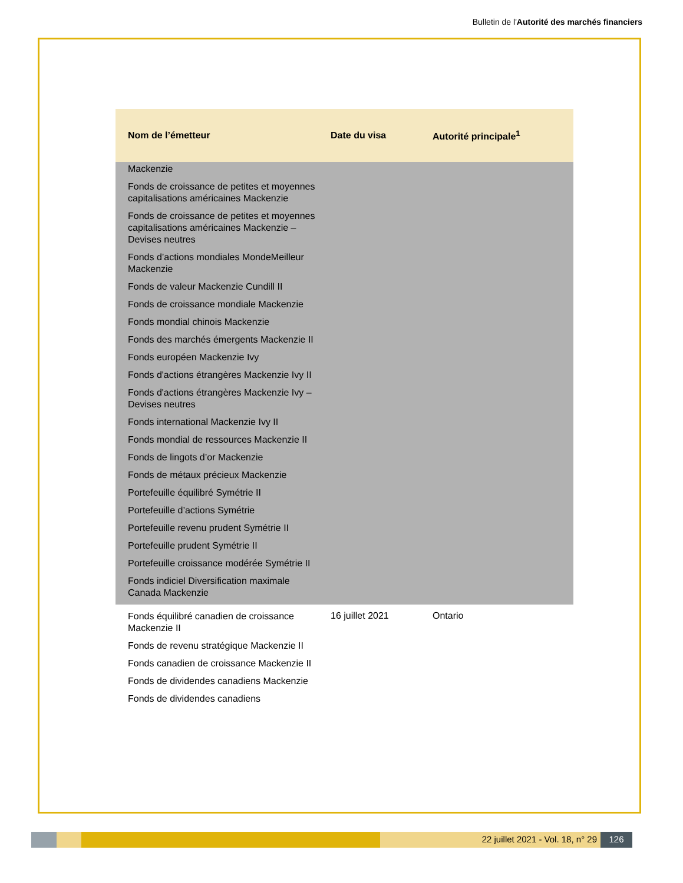Bulletin de l'Autorité des marchés financiers
| Nom de l’émetteur | Date du visa | Autorité principale<sup>1</sup> |
| --- | --- | --- |
| Mackenzie Fonds de croissance de petites et moyennes capitalisations américaines Mackenzie Fonds de croissance de petites et moyennes capitalisations américaines Mackenzie – Devises neutres Fonds d’actions mondiales MondeMeilleur Mackenzie Fonds de valeur Mackenzie Cundill II Fonds de croissance mondiale Mackenzie Fonds mondial chinois Mackenzie Fonds des marchés émergents Mackenzie II Fonds européen Mackenzie Ivy Fonds d'actions étrangères Mackenzie Ivy II Fonds d'actions étrangères Mackenzie Ivy – Devises neutres Fonds international Mackenzie Ivy II Fonds mondial de ressources Mackenzie II Fonds de lingots d’or Mackenzie Fonds de métaux précieux Mackenzie Portefeuille équilibré Symétrie II Portefeuille d’actions Symétrie Portefeuille revenu prudent Symétrie II Portefeuille prudent Symétrie II Portefeuille croissance modérée Symétrie II Fonds indiciel Diversification maximale Canada Mackenzie | | |
| Fonds équilibré canadien de croissance Mackenzie II Fonds de revenu stratégique Mackenzie II Fonds canadien de croissance Mackenzie II Fonds de dividendes canadiens Mackenzie Fonds de dividendes canadiens | 16 juillet 2021 | Ontario |
22 juillet 2021 - Vol. 18, n° 29
126